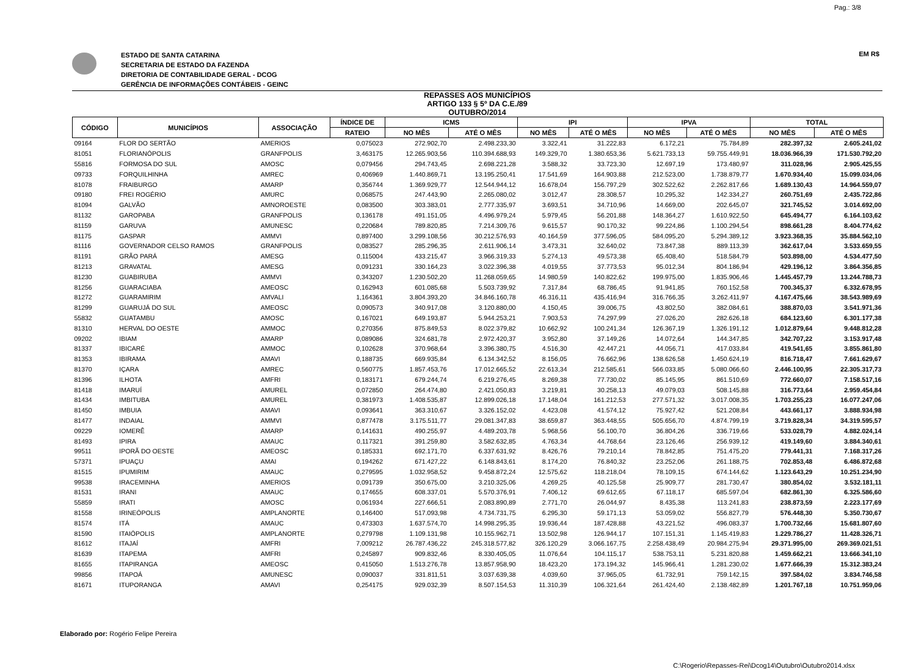Pag.: 3/8
ESTADO DE SANTA CATARINA
SECRETARIA DE ESTADO DA FAZENDA
DIRETORIA DE CONTABILIDADE GERAL - DCOG
GERÊNCIA DE INFORMAÇÕES CONTÁBEIS - GEINC
EM R$
REPASSES AOS MUNICÍPIOS
ARTIGO 133 § 5º DA C.E./89
OUTUBRO/2014
| CÓDIGO | MUNICÍPIOS | ASSOCIAÇÃO | ÍNDICE DE | ICMS | | IPI | | IPVA | | TOTAL | |
| --- | --- | --- | --- | --- | --- | --- | --- | --- | --- | --- | --- |
| | | | RATEIO | NO MÊS | ATÉ O MÊS | NO MÊS | ATÉ O MÊS | NO MÊS | ATÉ O MÊS | NO MÊS | ATÉ O MÊS |
| 09164 | FLOR DO SERTÃO | AMERIOS | 0,075023 | 272.902,70 | 2.498.233,30 | 3.322,41 | 31.222,83 | 6.172,21 | 75.784,89 | 282.397,32 | 2.605.241,02 |
| 81051 | FLORIANÓPOLIS | GRANFPOLIS | 3,463175 | 12.265.903,56 | 110.394.688,93 | 149.329,70 | 1.380.653,36 | 5.621.733,13 | 59.755.449,91 | 18.036.966,39 | 171.530.792,20 |
| 55816 | FORMOSA DO SUL | AMOSC | 0,079456 | 294.743,45 | 2.698.221,28 | 3.588,32 | 33.723,30 | 12.697,19 | 173.480,97 | 311.028,96 | 2.905.425,55 |
| 09733 | FORQUILHINHA | AMREC | 0,406969 | 1.440.869,71 | 13.195.250,41 | 17.541,69 | 164.903,88 | 212.523,00 | 1.738.879,77 | 1.670.934,40 | 15.099.034,06 |
| 81078 | FRAIBURGO | AMARP | 0,356744 | 1.369.929,77 | 12.544.944,12 | 16.678,04 | 156.797,29 | 302.522,62 | 2.262.817,66 | 1.689.130,43 | 14.964.559,07 |
| 09180 | FREI ROGÉRIO | AMURC | 0,068575 | 247.443,90 | 2.265.080,02 | 3.012,47 | 28.308,57 | 10.295,32 | 142.334,27 | 260.751,69 | 2.435.722,86 |
| 81094 | GALVÃO | AMNOROESTE | 0,083500 | 303.383,01 | 2.777.335,97 | 3.693,51 | 34.710,96 | 14.669,00 | 202.645,07 | 321.745,52 | 3.014.692,00 |
| 81132 | GAROPABA | GRANFPOLIS | 0,136178 | 491.151,05 | 4.496.979,24 | 5.979,45 | 56.201,88 | 148.364,27 | 1.610.922,50 | 645.494,77 | 6.164.103,62 |
| 81159 | GARUVA | AMUNESC | 0,220684 | 789.820,85 | 7.214.309,76 | 9.615,57 | 90.170,32 | 99.224,86 | 1.100.294,54 | 898.661,28 | 8.404.774,62 |
| 81175 | GASPAR | AMMVI | 0,897400 | 3.299.108,56 | 30.212.576,93 | 40.164,59 | 377.596,05 | 584.095,20 | 5.294.389,12 | 3.923.368,35 | 35.884.562,10 |
| 81116 | GOVERNADOR CELSO RAMOS | GRANFPOLIS | 0,083527 | 285.296,35 | 2.611.906,14 | 3.473,31 | 32.640,02 | 73.847,38 | 889.113,39 | 362.617,04 | 3.533.659,55 |
| 81191 | GRÃO PARÁ | AMESG | 0,115004 | 433.215,47 | 3.966.319,33 | 5.274,13 | 49.573,38 | 65.408,40 | 518.584,79 | 503.898,00 | 4.534.477,50 |
| 81213 | GRAVATAL | AMESG | 0,091231 | 330.164,23 | 3.022.396,38 | 4.019,55 | 37.773,53 | 95.012,34 | 804.186,94 | 429.196,12 | 3.864.356,85 |
| 81230 | GUABIRUBA | AMMVI | 0,343207 | 1.230.502,20 | 11.268.059,65 | 14.980,59 | 140.822,62 | 199.975,00 | 1.835.906,46 | 1.445.457,79 | 13.244.788,73 |
| 81256 | GUARACIABA | AMEOSC | 0,162943 | 601.085,68 | 5.503.739,92 | 7.317,84 | 68.786,45 | 91.941,85 | 760.152,58 | 700.345,37 | 6.332.678,95 |
| 81272 | GUARAMIRIM | AMVALI | 1,164361 | 3.804.393,20 | 34.846.160,78 | 46.316,11 | 435.416,94 | 316.766,35 | 3.262.411,97 | 4.167.475,66 | 38.543.989,69 |
| 81299 | GUARUJÁ DO SUL | AMEOSC | 0,090573 | 340.917,08 | 3.120.880,00 | 4.150,45 | 39.006,75 | 43.802,50 | 382.084,61 | 388.870,03 | 3.541.971,36 |
| 55832 | GUATAMBU | AMOSC | 0,167021 | 649.193,87 | 5.944.253,21 | 7.903,53 | 74.297,99 | 27.026,20 | 282.626,18 | 684.123,60 | 6.301.177,38 |
| 81310 | HERVAL DO OESTE | AMMOC | 0,270356 | 875.849,53 | 8.022.379,82 | 10.662,92 | 100.241,34 | 126.367,19 | 1.326.191,12 | 1.012.879,64 | 9.448.812,28 |
| 09202 | IBIAM | AMARP | 0,089086 | 324.681,78 | 2.972.420,37 | 3.952,80 | 37.149,26 | 14.072,64 | 144.347,85 | 342.707,22 | 3.153.917,48 |
| 81337 | IBICARÉ | AMMOC | 0,102628 | 370.968,64 | 3.396.380,75 | 4.516,30 | 42.447,21 | 44.056,71 | 417.033,84 | 419.541,65 | 3.855.861,80 |
| 81353 | IBIRAMA | AMAVI | 0,188735 | 669.935,84 | 6.134.342,52 | 8.156,05 | 76.662,96 | 138.626,58 | 1.450.624,19 | 816.718,47 | 7.661.629,67 |
| 81370 | IÇARA | AMREC | 0,560775 | 1.857.453,76 | 17.012.665,52 | 22.613,34 | 212.585,61 | 566.033,85 | 5.080.066,60 | 2.446.100,95 | 22.305.317,73 |
| 81396 | ILHOTA | AMFRI | 0,183171 | 679.244,74 | 6.219.276,45 | 8.269,38 | 77.730,02 | 85.145,95 | 861.510,69 | 772.660,07 | 7.158.517,16 |
| 81418 | IMARUÍ | AMUREL | 0,072850 | 264.474,80 | 2.421.050,83 | 3.219,81 | 30.258,13 | 49.079,03 | 508.145,88 | 316.773,64 | 2.959.454,84 |
| 81434 | IMBITUBA | AMUREL | 0,381973 | 1.408.535,87 | 12.899.026,18 | 17.148,04 | 161.212,53 | 277.571,32 | 3.017.008,35 | 1.703.255,23 | 16.077.247,06 |
| 81450 | IMBUIA | AMAVI | 0,093641 | 363.310,67 | 3.326.152,02 | 4.423,08 | 41.574,12 | 75.927,42 | 521.208,84 | 443.661,17 | 3.888.934,98 |
| 81477 | INDAIAL | AMMVI | 0,877478 | 3.175.511,77 | 29.081.347,83 | 38.659,87 | 363.448,55 | 505.656,70 | 4.874.799,19 | 3.719.828,34 | 34.319.595,57 |
| 09229 | IOMERÊ | AMARP | 0,141631 | 490.255,97 | 4.489.203,78 | 5.968,56 | 56.100,70 | 36.804,26 | 336.719,66 | 533.028,79 | 4.882.024,14 |
| 81493 | IPIRA | AMAUC | 0,117321 | 391.259,80 | 3.582.632,85 | 4.763,34 | 44.768,64 | 23.126,46 | 256.939,12 | 419.149,60 | 3.884.340,61 |
| 99511 | IPORÃ DO OESTE | AMEOSC | 0,185331 | 692.171,70 | 6.337.631,92 | 8.426,76 | 79.210,14 | 78.842,85 | 751.475,20 | 779.441,31 | 7.168.317,26 |
| 57371 | IPUAÇU | AMAI | 0,194262 | 671.427,22 | 6.148.843,61 | 8.174,20 | 76.840,32 | 23.252,06 | 261.188,75 | 702.853,48 | 6.486.872,68 |
| 81515 | IPUMIRIM | AMAUC | 0,279595 | 1.032.958,52 | 9.458.872,24 | 12.575,62 | 118.218,04 | 78.109,15 | 674.144,62 | 1.123.643,29 | 10.251.234,90 |
| 99538 | IRACEMINHA | AMERIOS | 0,091739 | 350.675,00 | 3.210.325,06 | 4.269,25 | 40.125,58 | 25.909,77 | 281.730,47 | 380.854,02 | 3.532.181,11 |
| 81531 | IRANI | AMAUC | 0,174655 | 608.337,01 | 5.570.376,91 | 7.406,12 | 69.612,65 | 67.118,17 | 685.597,04 | 682.861,30 | 6.325.586,60 |
| 55859 | IRATI | AMOSC | 0,061934 | 227.666,51 | 2.083.890,89 | 2.771,70 | 26.044,97 | 8.435,38 | 113.241,83 | 238.873,59 | 2.223.177,69 |
| 81558 | IRINEÓPOLIS | AMPLANORTE | 0,146400 | 517.093,98 | 4.734.731,75 | 6.295,30 | 59.171,13 | 53.059,02 | 556.827,79 | 576.448,30 | 5.350.730,67 |
| 81574 | ITÁ | AMAUC | 0,473303 | 1.637.574,70 | 14.998.295,35 | 19.936,44 | 187.428,88 | 43.221,52 | 496.083,37 | 1.700.732,66 | 15.681.807,60 |
| 81590 | ITAIÓPOLIS | AMPLANORTE | 0,279798 | 1.109.131,98 | 10.155.962,71 | 13.502,98 | 126.944,17 | 107.151,31 | 1.145.419,83 | 1.229.786,27 | 11.428.326,71 |
| 81612 | ITAJAÍ | AMFRI | 7,009212 | 26.787.436,22 | 245.318.577,82 | 326.120,29 | 3.066.167,75 | 2.258.438,49 | 20.984.275,94 | 29.371.995,00 | 269.369.021,51 |
| 81639 | ITAPEMA | AMFRI | 0,245897 | 909.832,46 | 8.330.405,05 | 11.076,64 | 104.115,17 | 538.753,11 | 5.231.820,88 | 1.459.662,21 | 13.666.341,10 |
| 81655 | ITAPIRANGA | AMEOSC | 0,415050 | 1.513.276,78 | 13.857.958,90 | 18.423,20 | 173.194,32 | 145.966,41 | 1.281.230,02 | 1.677.666,39 | 15.312.383,24 |
| 99856 | ITAPOÁ | AMUNESC | 0,090037 | 331.811,51 | 3.037.639,38 | 4.039,60 | 37.965,05 | 61.732,91 | 759.142,15 | 397.584,02 | 3.834.746,58 |
| 81671 | ITUPORANGA | AMAVI | 0,254175 | 929.032,39 | 8.507.154,53 | 11.310,39 | 106.321,64 | 261.424,40 | 2.138.482,89 | 1.201.767,18 | 10.751.959,06 |
Elaborado por: Rogério Felipe Pereira
C:\Rogerio\Repasses-Rei\Dcog14\Outubro\Outubro2014.xlsx